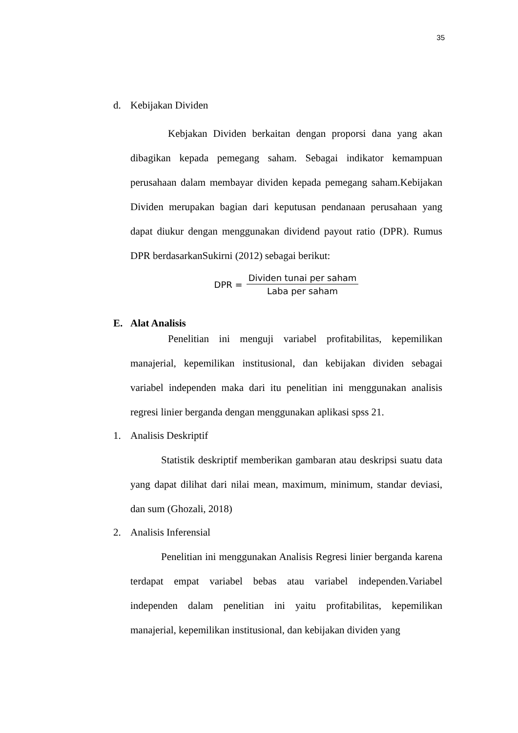35
d. Kebijakan Dividen
Kebjakan Dividen berkaitan dengan proporsi dana yang akan dibagikan kepada pemegang saham. Sebagai indikator kemampuan perusahaan dalam membayar dividen kepada pemegang saham.Kebijakan Dividen merupakan bagian dari keputusan pendanaan perusahaan yang dapat diukur dengan menggunakan dividend payout ratio (DPR). Rumus DPR berdasarkanSukirni (2012) sebagai berikut:
DPR = Dividen tunai per saham Laba per saham
E. Alat Analisis
Penelitian ini menguji variabel profitabilitas, kepemilikan manajerial, kepemilikan institusional, dan kebijakan dividen sebagai variabel independen maka dari itu penelitian ini menggunakan analisis regresi linier berganda dengan menggunakan aplikasi spss 21.
1. Analisis Deskriptif
Statistik deskriptif memberikan gambaran atau deskripsi suatu data yang dapat dilihat dari nilai mean, maximum, minimum, standar deviasi, dan sum (Ghozali, 2018)
2. Analisis Inferensial
Penelitian ini menggunakan Analisis Regresi linier berganda karena terdapat empat variabel bebas atau variabel independen.Variabel independen dalam penelitian ini yaitu profitabilitas, kepemilikan manajerial, kepemilikan institusional, dan kebijakan dividen yang